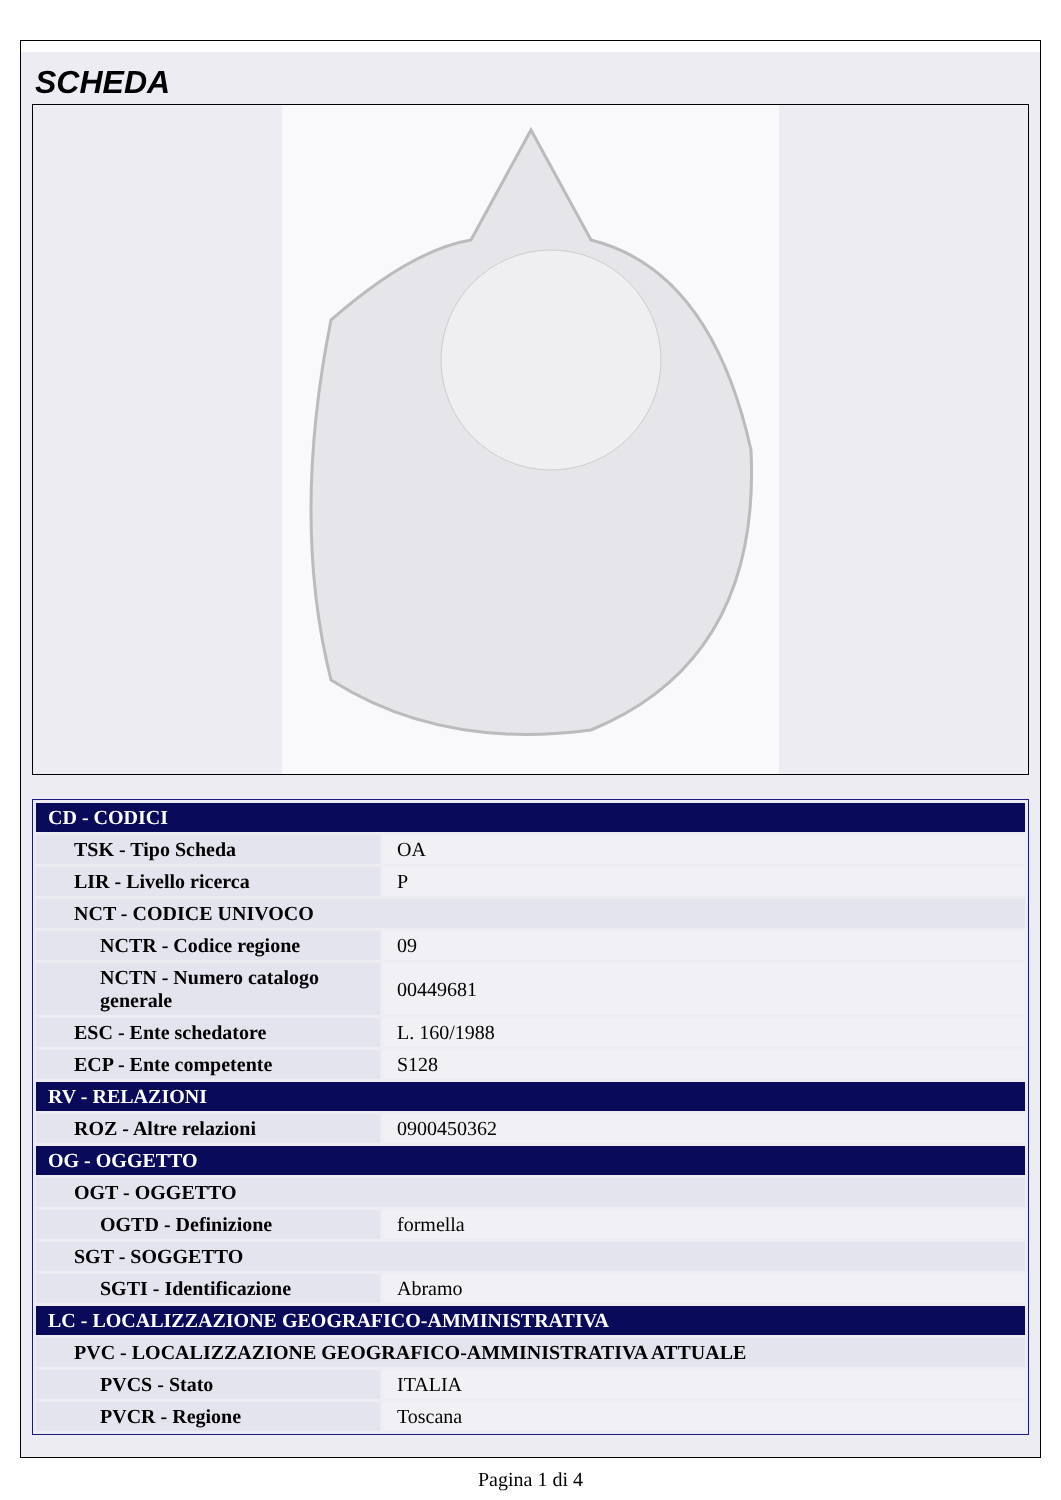SCHEDA
| CD - CODICI | |
| --- | --- |
| TSK - Tipo Scheda | OA |
| LIR - Livello ricerca | P |
| NCT - CODICE UNIVOCO | |
| NCTR - Codice regione | 09 |
| NCTN - Numero catalogo generale | 00449681 |
| ESC - Ente schedatore | L. 160/1988 |
| ECP - Ente competente | S128 |
| RV - RELAZIONI | |
| ROZ - Altre relazioni | 0900450362 |
| OG - OGGETTO | |
| OGT - OGGETTO | |
| OGTD - Definizione | formella |
| SGT - SOGGETTO | |
| SGTI - Identificazione | Abramo |
| LC - LOCALIZZAZIONE GEOGRAFICO-AMMINISTRATIVA | |
| PVC - LOCALIZZAZIONE GEOGRAFICO-AMMINISTRATIVA ATTUALE | |
| PVCS - Stato | ITALIA |
| PVCR - Regione | Toscana |
Pagina 1 di 4